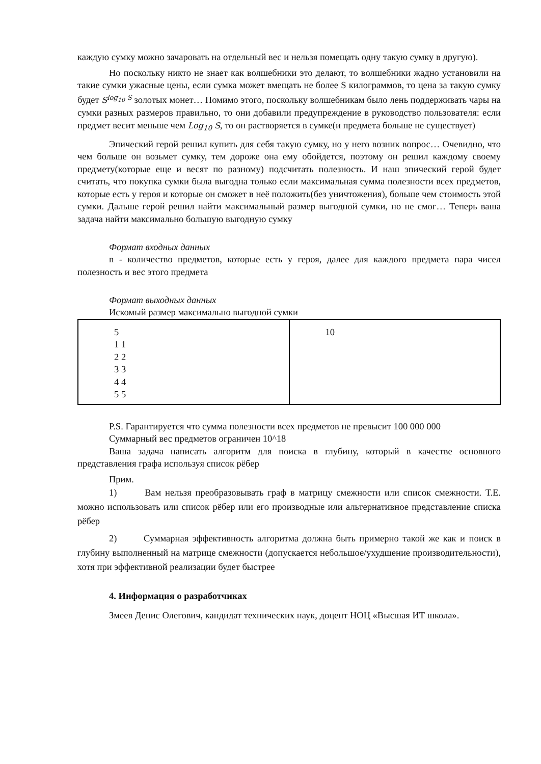каждую сумку можно зачаровать на отдельный вес и нельзя помещать одну такую сумку в другую).
Но поскольку никто не знает как волшебники это делают, то волшебники жадно установили на такие сумки ужасные цены, если сумка может вмещать не более S килограммов, то цена за такую сумку будет S<sup>log<sub>10</sub> S</sup> золотых монет… Помимо этого, поскольку волшебникам было лень поддерживать чары на сумки разных размеров правильно, то они добавили предупреждение в руководство пользователя: если предмет весит меньше чем Log<sub>10</sub> S, то он растворяется в сумке(и предмета больше не существует)
Эпический герой решил купить для себя такую сумку, но у него возник вопрос… Очевидно, что чем больше он возьмет сумку, тем дороже она ему обойдется, поэтому он решил каждому своему предмету(которые еще и весят по разному) подсчитать полезность. И наш эпический герой будет считать, что покупка сумки была выгодна только если максимальная сумма полезности всех предметов, которые есть у героя и которые он сможет в неё положить(без уничтожения), больше чем стоимость этой сумки. Дальше герой решил найти максимальный размер выгодной сумки, но не смог… Теперь ваша задача найти максимально большую выгодную сумку
Формат входных данных
n - количество предметов, которые есть у героя, далее для каждого предмета пара чисел полезность и вес этого предмета
Формат выходных данных
Искомый размер максимально выгодной сумки
| 5 1 1 2 2 3 3 4 4 5 5 | 10 |
P.S. Гарантируется что сумма полезности всех предметов не превысит 100 000 000
Суммарный вес предметов ограничен 10^18
Ваша задача написать алгоритм для поиска в глубину, который в качестве основного представления графа используя список рёбер
Прим.
1) Вам нельзя преобразовывать граф в матрицу смежности или список смежности. Т.Е. можно использовать или список рёбер или его производные или альтернативное представление списка рёбер
2) Суммарная эффективность алгоритма должна быть примерно такой же как и поиск в глубину выполненный на матрице смежности (допускается небольшое/ухудшение производительности), хотя при эффективной реализации будет быстрее
4. Информация о разработчиках
Змеев Денис Олегович, кандидат технических наук, доцент НОЦ «Высшая ИТ школа».